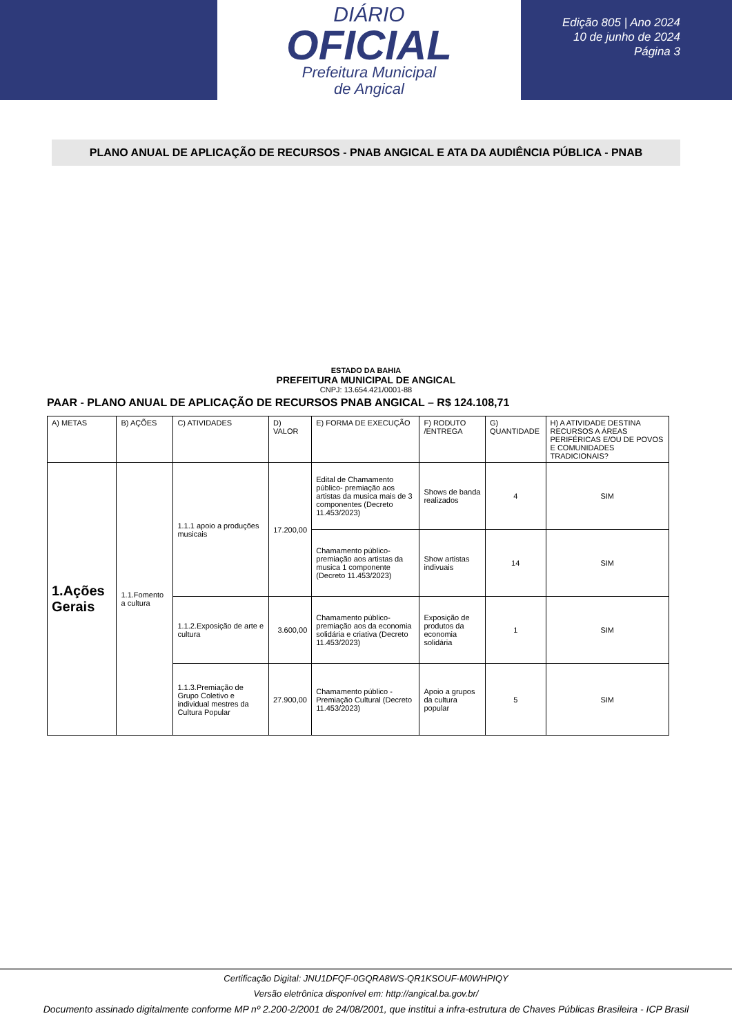DIÁRIO
OFICIAL
Prefeitura Municipal
de Angical
Edição 805 | Ano 2024
10 de junho de 2024
Página 3
PLANO ANUAL DE APLICAÇÃO DE RECURSOS - PNAB ANGICAL E ATA DA AUDIÊNCIA PÚBLICA - PNAB
ESTADO DA BAHIA
PREFEITURA MUNICIPAL DE ANGICAL
CNPJ: 13.654.421/0001-88
PAAR - PLANO ANUAL DE APLICAÇÃO DE RECURSOS PNAB ANGICAL – R$ 124.108,71
| A) METAS | B) AÇÕES | C) ATIVIDADES | D) VALOR | E) FORMA DE EXECUÇÃO | F) RODUTO /ENTREGA | G) QUANTIDADE | H) A ATIVIDADE DESTINA RECURSOS A ÁREAS PERIFÉRICAS E/OU DE POVOS E COMUNIDADES TRADICIONAIS? |
| --- | --- | --- | --- | --- | --- | --- | --- |
| 1.Ações Gerais | 1.1.Fomento a cultura | 1.1.1 apoio a produções musicais | 17.200,00 | Edital de Chamamento público- premiação aos artistas da musica mais de 3 componentes (Decreto 11.453/2023) | Shows de banda realizados | 4 | SIM |
| | | | | Chamamento público- premiação aos artistas da musica 1 componente (Decreto 11.453/2023) | Show artistas indivuais | 14 | SIM |
| | | 1.1.2.Exposição de arte e cultura | 3.600,00 | Chamamento público- premiação aos da economia solidária e criativa (Decreto 11.453/2023) | Exposição de produtos da economia solidária | 1 | SIM |
| | | 1.1.3.Premiação de Grupo Coletivo e individual mestres da Cultura Popular | 27.900,00 | Chamamento público - Premiação Cultural (Decreto 11.453/2023) | Apoio a grupos da cultura popular | 5 | SIM |
Certificação Digital: JNU1DFQF-0GQRA8WS-QR1KSOUF-M0WHPIQY
Versão eletrônica disponível em: http://angical.ba.gov.br/
Documento assinado digitalmente conforme MP nº 2.200-2/2001 de 24/08/2001, que institui a infra-estrutura de Chaves Públicas Brasileira - ICP Brasil